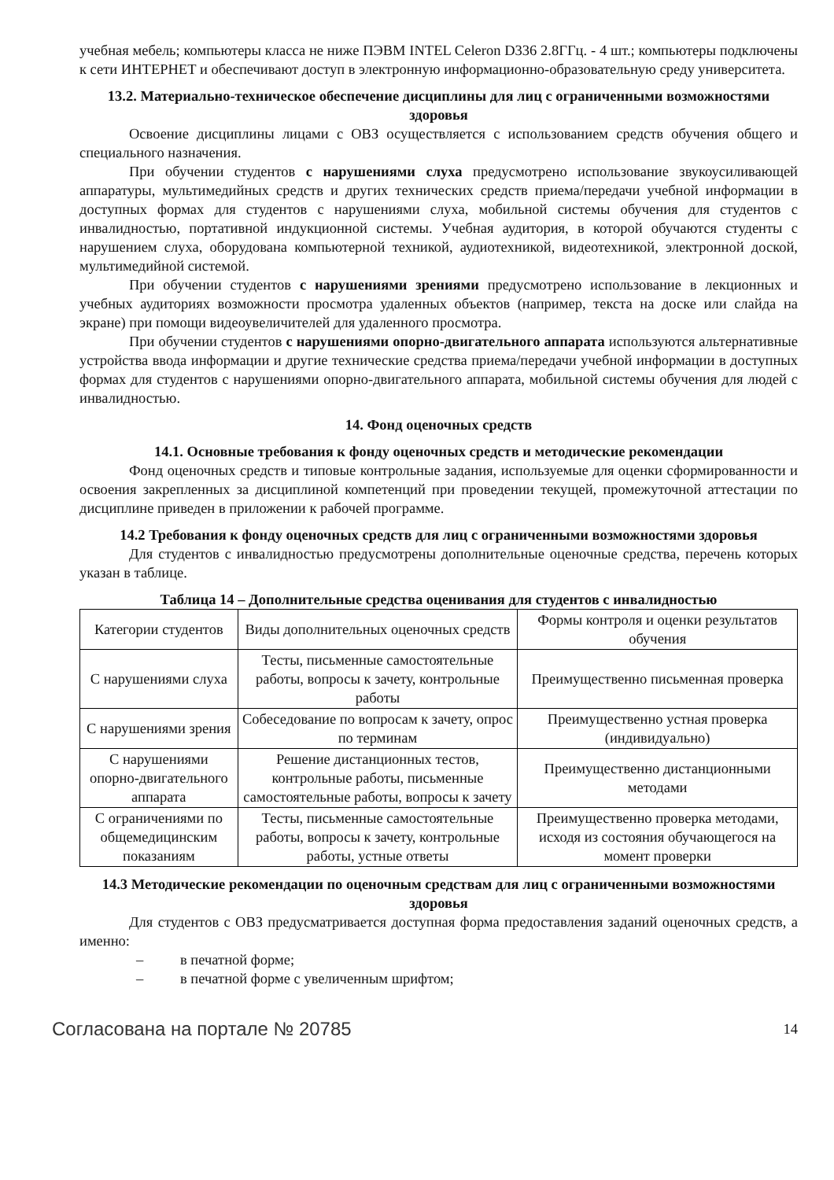учебная мебель; компьютеры класса не ниже ПЭВМ INTEL Celeron D336 2.8ГГц. - 4 шт.; компьютеры подключены к сети ИНТЕРНЕТ и обеспечивают доступ в электронную информационно-образовательную среду университета.
13.2. Материально-техническое обеспечение дисциплины для лиц с ограниченными возможностями здоровья
Освоение дисциплины лицами с ОВЗ осуществляется с использованием средств обучения общего и специального назначения.
При обучении студентов с нарушениями слуха предусмотрено использование звукоусиливающей аппаратуры, мультимедийных средств и других технических средств приема/передачи учебной информации в доступных формах для студентов с нарушениями слуха, мобильной системы обучения для студентов с инвалидностью, портативной индукционной системы. Учебная аудитория, в которой обучаются студенты с нарушением слуха, оборудована компьютерной техникой, аудиотехникой, видеотехникой, электронной доской, мультимедийной системой.
При обучении студентов с нарушениями зрениями предусмотрено использование в лекционных и учебных аудиториях возможности просмотра удаленных объектов (например, текста на доске или слайда на экране) при помощи видеоувеличителей для удаленного просмотра.
При обучении студентов с нарушениями опорно-двигательного аппарата используются альтернативные устройства ввода информации и другие технические средства приема/передачи учебной информации в доступных формах для студентов с нарушениями опорно-двигательного аппарата, мобильной системы обучения для людей с инвалидностью.
14. Фонд оценочных средств
14.1. Основные требования к фонду оценочных средств и методические рекомендации
Фонд оценочных средств и типовые контрольные задания, используемые для оценки сформированности и освоения закрепленных за дисциплиной компетенций при проведении текущей, промежуточной аттестации по дисциплине приведен в приложении к рабочей программе.
14.2 Требования к фонду оценочных средств для лиц с ограниченными возможностями здоровья
Для студентов с инвалидностью предусмотрены дополнительные оценочные средства, перечень которых указан в таблице.
Таблица 14 – Дополнительные средства оценивания для студентов с инвалидностью
| Категории студентов | Виды дополнительных оценочных средств | Формы контроля и оценки результатов обучения |
| С нарушениями слуха | Тесты, письменные самостоятельные работы, вопросы к зачету, контрольные работы | Преимущественно письменная проверка |
| С нарушениями зрения | Собеседование по вопросам к зачету, опрос по терминам | Преимущественно устная проверка (индивидуально) |
| С нарушениями опорно-двигательного аппарата | Решение дистанционных тестов, контрольные работы, письменные самостоятельные работы, вопросы к зачету | Преимущественно дистанционными методами |
| С ограничениями по общемедицинским показаниям | Тесты, письменные самостоятельные работы, вопросы к зачету, контрольные работы, устные ответы | Преимущественно проверка методами, исходя из состояния обучающегося на момент проверки |
14.3 Методические рекомендации по оценочным средствам для лиц с ограниченными возможностями здоровья
Для студентов с ОВЗ предусматривается доступная форма предоставления заданий оценочных средств, а именно:
– в печатной форме;
– в печатной форме с увеличенным шрифтом;
Согласована на портале № 20785 14